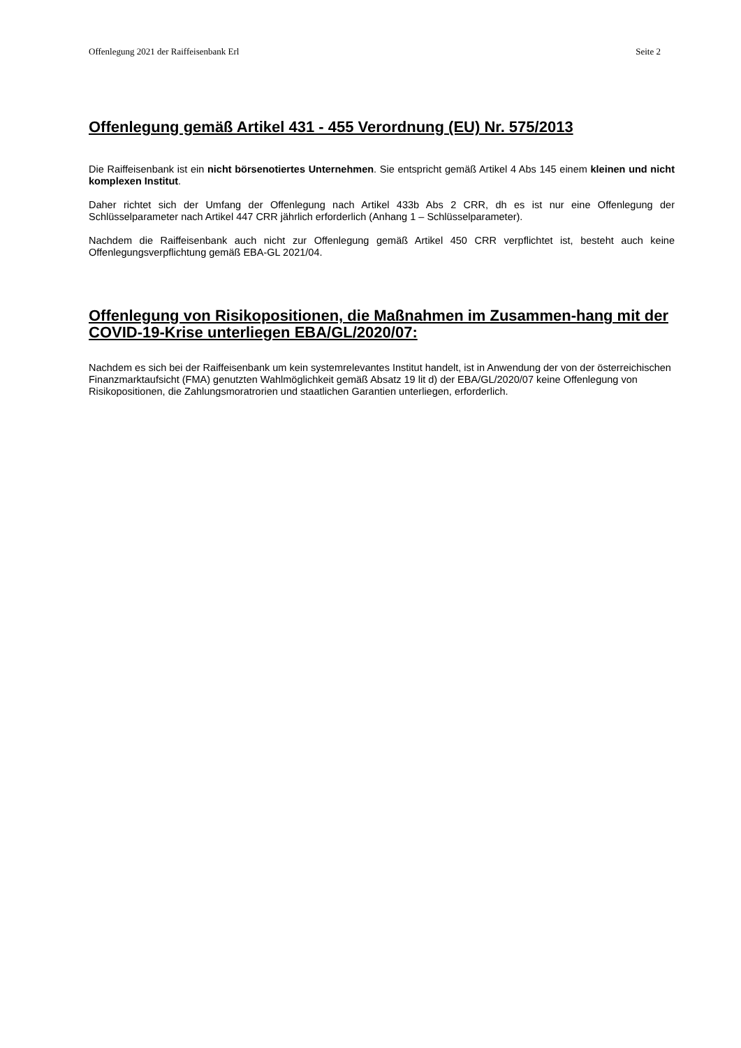Offenlegung 2021 der Raiffeisenbank Erl Seite 2
Offenlegung gemäß Artikel 431 - 455 Verordnung (EU) Nr. 575/2013
Die Raiffeisenbank ist ein nicht börsenotiertes Unternehmen. Sie entspricht gemäß Artikel 4 Abs 145 einem kleinen und nicht komplexen Institut.
Daher richtet sich der Umfang der Offenlegung nach Artikel 433b Abs 2 CRR, dh es ist nur eine Offenlegung der Schlüsselparameter nach Artikel 447 CRR jährlich erforderlich (Anhang 1 – Schlüsselparameter).
Nachdem die Raiffeisenbank auch nicht zur Offenlegung gemäß Artikel 450 CRR verpflichtet ist, besteht auch keine Offenlegungsverpflichtung gemäß EBA-GL 2021/04.
Offenlegung von Risikopositionen, die Maßnahmen im Zusammen-hang mit der COVID-19-Krise unterliegen EBA/GL/2020/07:
Nachdem es sich bei der Raiffeisenbank um kein systemrelevantes Institut handelt, ist in Anwendung der von der österreichischen Finanzmarktaufsicht (FMA) genutzten Wahlmöglichkeit gemäß Absatz 19 lit d) der EBA/GL/2020/07 keine Offenlegung von Risikopositionen, die Zahlungsmoratrorien und staatlichen Garantien unterliegen, erforderlich.